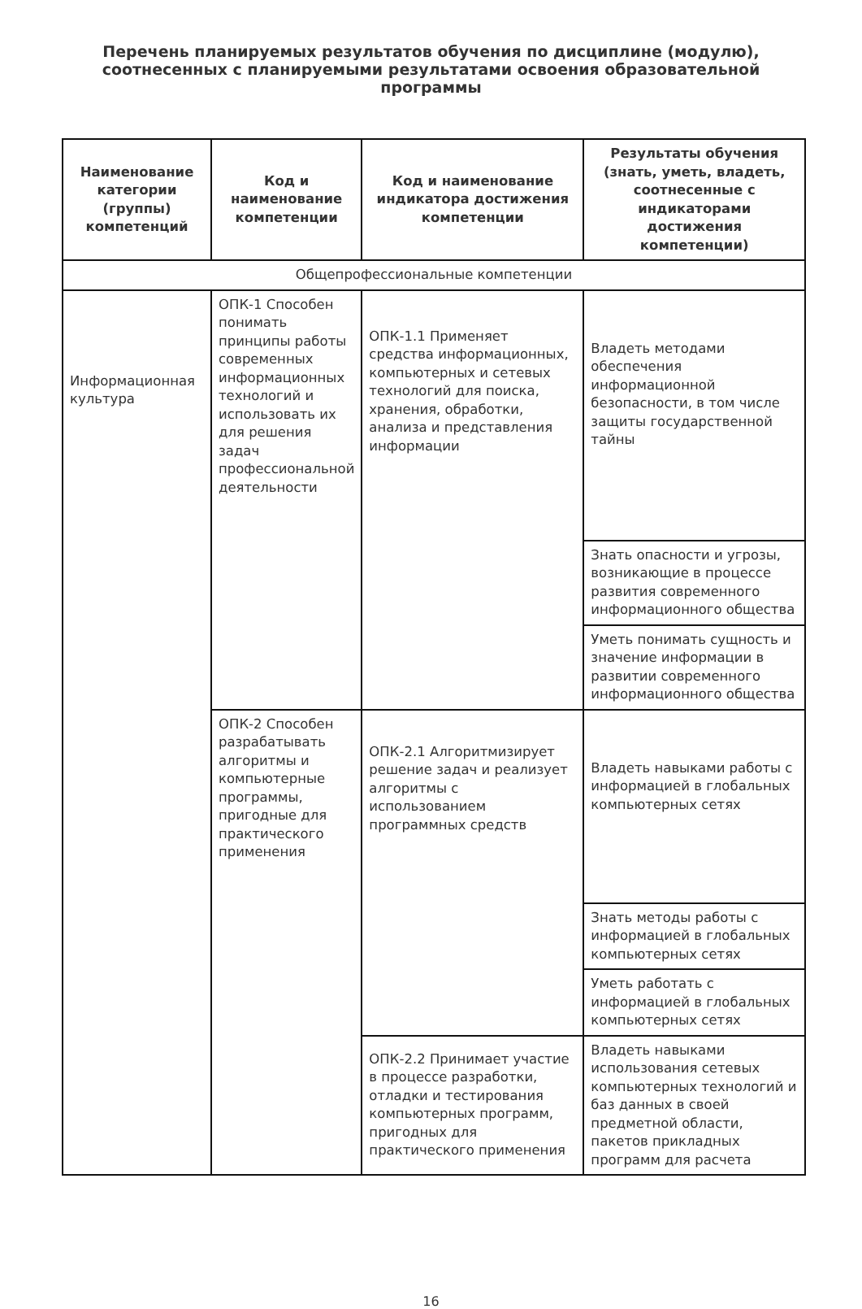Перечень планируемых результатов обучения по дисциплине (модулю), соотнесенных с планируемыми результатами освоения образовательной программы
| Наименование категории (группы) компетенций | Код и наименование компетенции | Код и наименование индикатора достижения компетенции | Результаты обучения (знать, уметь, владеть, соотнесенные с индикаторами достижения компетенции) |
| --- | --- | --- | --- |
| Общепрофессиональные компетенции | | | |
| Информационная культура | ОПК-1 Способен понимать принципы работы современных информационных технологий и использовать их для решения задач профессиональной деятельности | ОПК-1.1 Применяет средства информационных, компьютерных и сетевых технологий для поиска, хранения, обработки, анализа и представления информации | Владеть методами обеспечения информационной безопасности, в том числе защиты государственной тайны |
| | | | Знать опасности и угрозы, возникающие в процессе развития современного информационного общества |
| | | | Уметь понимать сущность и значение информации в развитии современного информационного общества |
| | ОПК-2 Способен разрабатывать алгоритмы и компьютерные программы, пригодные для практического применения | ОПК-2.1 Алгоритмизирует решение задач и реализует алгоритмы с использованием программных средств | Владеть навыками работы с информацией в глобальных компьютерных сетях |
| | | | Знать методы работы с информацией в глобальных компьютерных сетях |
| | | | Уметь работать с информацией в глобальных компьютерных сетях |
| | | ОПК-2.2 Принимает участие в процессе разработки, отладки и тестирования компьютерных программ, пригодных для практического применения | Владеть навыками использования сетевых компьютерных технологий и баз данных в своей предметной области, пакетов прикладных программ для расчета |
16